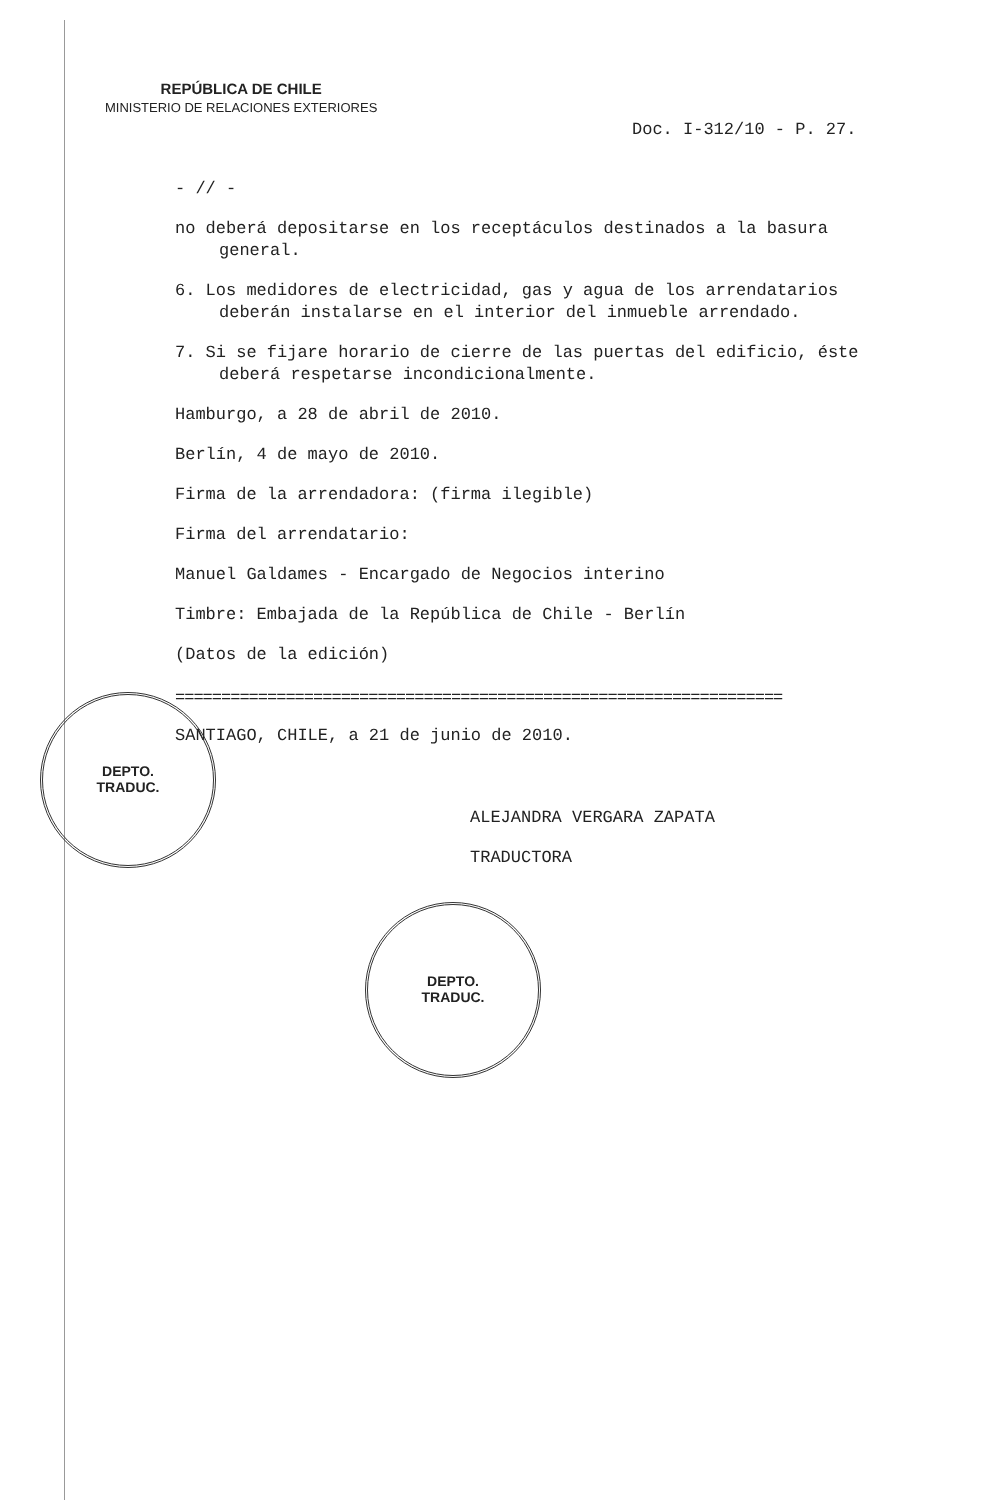REPÚBLICA DE CHILE
MINISTERIO DE RELACIONES EXTERIORES
Doc. I-312/10 - P. 27.
- // -
no deberá depositarse en los receptáculos destinados a la basura general.
6. Los medidores de electricidad, gas y agua de los arrendatarios deberán instalarse en el interior del inmueble arrendado.
7. Si se fijare horario de cierre de las puertas del edificio, éste deberá respetarse incondicionalmente.
Hamburgo, a 28 de abril de 2010.
Berlín, 4 de mayo de 2010.
Firma de la arrendadora: (firma ilegible)
Firma del arrendatario:
Manuel Galdames - Encargado de Negocios interino
Timbre: Embajada de la República de Chile - Berlín
(Datos de la edición)
==================================================================
SANTIAGO, CHILE, a 21 de junio de 2010.
ALEJANDRA VERGARA ZAPATA
TRADUCTORA
DEPTO.
TRADUC.
DEPTO.
TRADUC.